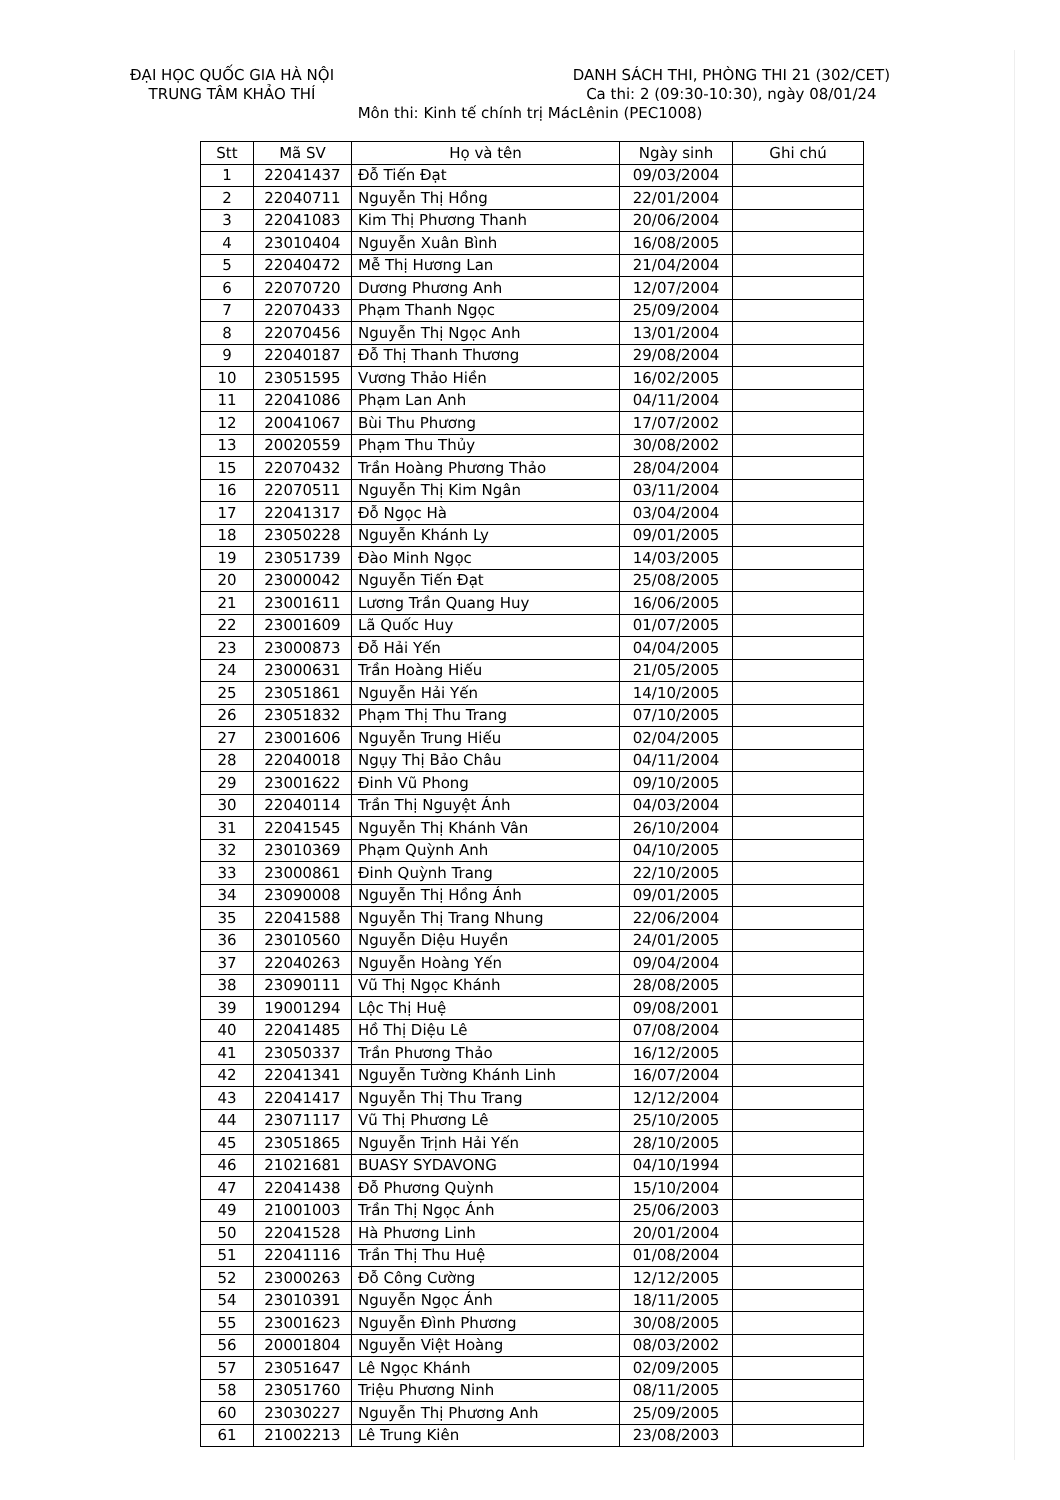ĐẠI HỌC QUỐC GIA HÀ NỘI
TRUNG TÂM KHẢO THÍ
DANH SÁCH THI, PHÒNG THI 21 (302/CET)
Ca thi: 2 (09:30-10:30), ngày 08/01/24
Môn thi: Kinh tế chính trị MácLênin (PEC1008)
| Stt | Mã SV | Họ và tên | Ngày sinh | Ghi chú |
| --- | --- | --- | --- | --- |
| 1 | 22041437 | Đỗ Tiến Đạt | 09/03/2004 | |
| 2 | 22040711 | Nguyễn Thị Hồng | 22/01/2004 | |
| 3 | 22041083 | Kim Thị Phương Thanh | 20/06/2004 | |
| 4 | 23010404 | Nguyễn Xuân Bình | 16/08/2005 | |
| 5 | 22040472 | Mễ Thị Hương Lan | 21/04/2004 | |
| 6 | 22070720 | Dương Phương Anh | 12/07/2004 | |
| 7 | 22070433 | Phạm Thanh Ngọc | 25/09/2004 | |
| 8 | 22070456 | Nguyễn Thị Ngọc Anh | 13/01/2004 | |
| 9 | 22040187 | Đỗ Thị Thanh Thương | 29/08/2004 | |
| 10 | 23051595 | Vương Thảo Hiền | 16/02/2005 | |
| 11 | 22041086 | Phạm Lan Anh | 04/11/2004 | |
| 12 | 20041067 | Bùi Thu Phương | 17/07/2002 | |
| 13 | 20020559 | Phạm Thu Thủy | 30/08/2002 | |
| 15 | 22070432 | Trần Hoàng Phương Thảo | 28/04/2004 | |
| 16 | 22070511 | Nguyễn Thị Kim Ngân | 03/11/2004 | |
| 17 | 22041317 | Đỗ Ngọc Hà | 03/04/2004 | |
| 18 | 23050228 | Nguyễn Khánh Ly | 09/01/2005 | |
| 19 | 23051739 | Đào Minh Ngọc | 14/03/2005 | |
| 20 | 23000042 | Nguyễn Tiến Đạt | 25/08/2005 | |
| 21 | 23001611 | Lương Trần Quang Huy | 16/06/2005 | |
| 22 | 23001609 | Lã Quốc Huy | 01/07/2005 | |
| 23 | 23000873 | Đỗ Hải Yến | 04/04/2005 | |
| 24 | 23000631 | Trần Hoàng Hiếu | 21/05/2005 | |
| 25 | 23051861 | Nguyễn Hải Yến | 14/10/2005 | |
| 26 | 23051832 | Phạm Thị Thu Trang | 07/10/2005 | |
| 27 | 23001606 | Nguyễn Trung Hiếu | 02/04/2005 | |
| 28 | 22040018 | Ngụy Thị Bảo Châu | 04/11/2004 | |
| 29 | 23001622 | Đinh Vũ Phong | 09/10/2005 | |
| 30 | 22040114 | Trần Thị Nguyệt Ánh | 04/03/2004 | |
| 31 | 22041545 | Nguyễn Thị Khánh Vân | 26/10/2004 | |
| 32 | 23010369 | Phạm Quỳnh Anh | 04/10/2005 | |
| 33 | 23000861 | Đinh Quỳnh Trang | 22/10/2005 | |
| 34 | 23090008 | Nguyễn Thị Hồng Ánh | 09/01/2005 | |
| 35 | 22041588 | Nguyễn Thị Trang Nhung | 22/06/2004 | |
| 36 | 23010560 | Nguyễn Diệu Huyền | 24/01/2005 | |
| 37 | 22040263 | Nguyễn Hoàng Yến | 09/04/2004 | |
| 38 | 23090111 | Vũ Thị Ngọc Khánh | 28/08/2005 | |
| 39 | 19001294 | Lộc Thị Huệ | 09/08/2001 | |
| 40 | 22041485 | Hồ Thị Diệu Lê | 07/08/2004 | |
| 41 | 23050337 | Trần Phương Thảo | 16/12/2005 | |
| 42 | 22041341 | Nguyễn Tường Khánh Linh | 16/07/2004 | |
| 43 | 22041417 | Nguyễn Thị Thu Trang | 12/12/2004 | |
| 44 | 23071117 | Vũ Thị Phương Lê | 25/10/2005 | |
| 45 | 23051865 | Nguyễn Trịnh Hải Yến | 28/10/2005 | |
| 46 | 21021681 | BUASY SYDAVONG | 04/10/1994 | |
| 47 | 22041438 | Đỗ Phương Quỳnh | 15/10/2004 | |
| 49 | 21001003 | Trần Thị Ngọc Ánh | 25/06/2003 | |
| 50 | 22041528 | Hà Phương Linh | 20/01/2004 | |
| 51 | 22041116 | Trần Thị Thu Huệ | 01/08/2004 | |
| 52 | 23000263 | Đỗ Công Cường | 12/12/2005 | |
| 54 | 23010391 | Nguyễn Ngọc Ánh | 18/11/2005 | |
| 55 | 23001623 | Nguyễn Đình Phương | 30/08/2005 | |
| 56 | 20001804 | Nguyễn Việt Hoàng | 08/03/2002 | |
| 57 | 23051647 | Lê Ngọc Khánh | 02/09/2005 | |
| 58 | 23051760 | Triệu Phương Ninh | 08/11/2005 | |
| 60 | 23030227 | Nguyễn Thị Phương Anh | 25/09/2005 | |
| 61 | 21002213 | Lê Trung Kiên | 23/08/2003 | |